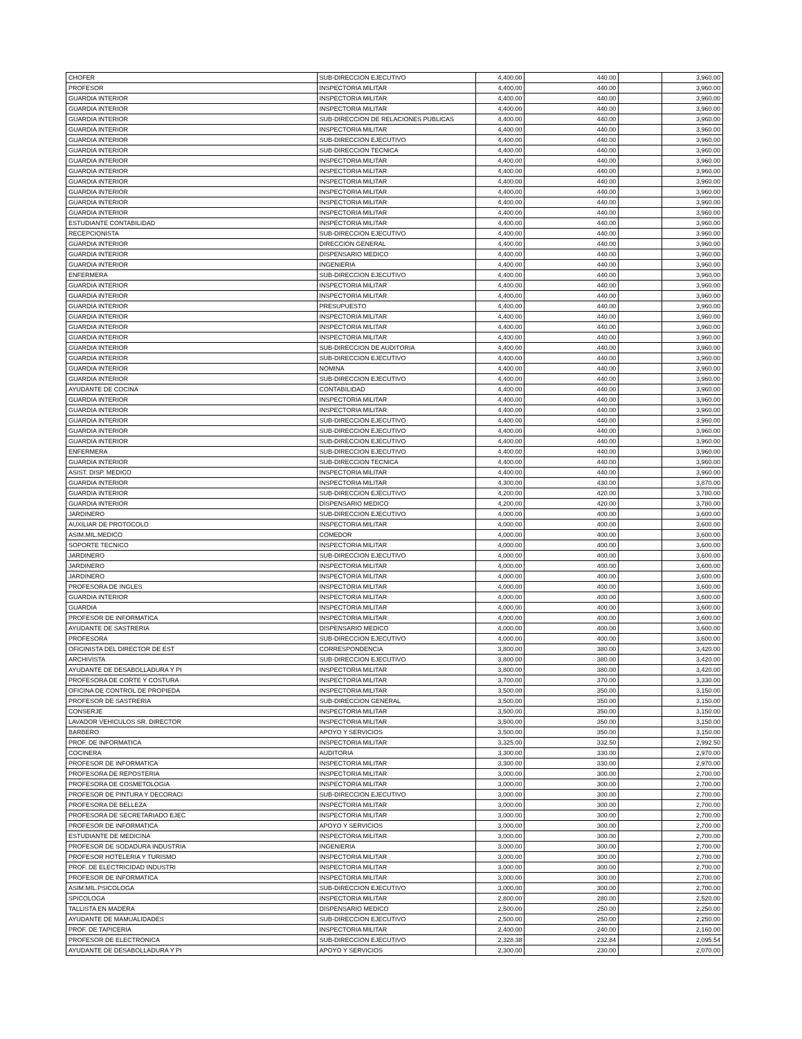| CHOFER | SUB-DIRECCION EJECUTIVO | 4,400.00 | 440.00 | | 3,960.00 |
| PROFESOR | INSPECTORIA MILITAR | 4,400.00 | 440.00 | | 3,960.00 |
| GUARDIA INTERIOR | INSPECTORIA MILITAR | 4,400.00 | 440.00 | | 3,960.00 |
| GUARDIA INTERIOR | INSPECTORIA MILITAR | 4,400.00 | 440.00 | | 3,960.00 |
| GUARDIA INTERIOR | SUB-DIRECCION DE RELACIONES PUBLICAS | 4,400.00 | 440.00 | | 3,960.00 |
| GUARDIA INTERIOR | INSPECTORIA MILITAR | 4,400.00 | 440.00 | | 3,960.00 |
| GUARDIA INTERIOR | SUB-DIRECCION EJECUTIVO | 4,400.00 | 440.00 | | 3,960.00 |
| GUARDIA INTERIOR | SUB-DIRECCION TECNICA | 4,400.00 | 440.00 | | 3,960.00 |
| GUARDIA INTERIOR | INSPECTORIA MILITAR | 4,400.00 | 440.00 | | 3,960.00 |
| GUARDIA INTERIOR | INSPECTORIA MILITAR | 4,400.00 | 440.00 | | 3,960.00 |
| GUARDIA INTERIOR | INSPECTORIA MILITAR | 4,400.00 | 440.00 | | 3,960.00 |
| GUARDIA INTERIOR | INSPECTORIA MILITAR | 4,400.00 | 440.00 | | 3,960.00 |
| GUARDIA INTERIOR | INSPECTORIA MILITAR | 4,400.00 | 440.00 | | 3,960.00 |
| GUARDIA INTERIOR | INSPECTORIA MILITAR | 4,400.00 | 440.00 | | 3,960.00 |
| ESTUDIANTE CONTABILIDAD | INSPECTORIA MILITAR | 4,400.00 | 440.00 | | 3,960.00 |
| RECEPCIONISTA | SUB-DIRECCION EJECUTIVO | 4,400.00 | 440.00 | | 3,960.00 |
| GUARDIA INTERIOR | DIRECCION GENERAL | 4,400.00 | 440.00 | | 3,960.00 |
| GUARDIA INTERIOR | DISPENSARIO MEDICO | 4,400.00 | 440.00 | | 3,960.00 |
| GUARDIA INTERIOR | INGENIERIA | 4,400.00 | 440.00 | | 3,960.00 |
| ENFERMERA | SUB-DIRECCION EJECUTIVO | 4,400.00 | 440.00 | | 3,960.00 |
| GUARDIA INTERIOR | INSPECTORIA MILITAR | 4,400.00 | 440.00 | | 3,960.00 |
| GUARDIA INTERIOR | INSPECTORIA MILITAR | 4,400.00 | 440.00 | | 3,960.00 |
| GUARDIA INTERIOR | PRESUPUESTO | 4,400.00 | 440.00 | | 3,960.00 |
| GUARDIA INTERIOR | INSPECTORIA MILITAR | 4,400.00 | 440.00 | | 3,960.00 |
| GUARDIA INTERIOR | INSPECTORIA MILITAR | 4,400.00 | 440.00 | | 3,960.00 |
| GUARDIA INTERIOR | INSPECTORIA MILITAR | 4,400.00 | 440.00 | | 3,960.00 |
| GUARDIA INTERIOR | SUB-DIRECCION DE AUDITORIA | 4,400.00 | 440.00 | | 3,960.00 |
| GUARDIA INTERIOR | SUB-DIRECCION EJECUTIVO | 4,400.00 | 440.00 | | 3,960.00 |
| GUARDIA INTERIOR | NOMINA | 4,400.00 | 440.00 | | 3,960.00 |
| GUARDIA INTERIOR | SUB-DIRECCION EJECUTIVO | 4,400.00 | 440.00 | | 3,960.00 |
| AYUDANTE DE COCINA | CONTABILIDAD | 4,400.00 | 440.00 | | 3,960.00 |
| GUARDIA INTERIOR | INSPECTORIA MILITAR | 4,400.00 | 440.00 | | 3,960.00 |
| GUARDIA INTERIOR | INSPECTORIA MILITAR | 4,400.00 | 440.00 | | 3,960.00 |
| GUARDIA INTERIOR | SUB-DIRECCION EJECUTIVO | 4,400.00 | 440.00 | | 3,960.00 |
| GUARDIA INTERIOR | SUB-DIRECCION EJECUTIVO | 4,400.00 | 440.00 | | 3,960.00 |
| GUARDIA INTERIOR | SUB-DIRECCION EJECUTIVO | 4,400.00 | 440.00 | | 3,960.00 |
| ENFERMERA | SUB-DIRECCION EJECUTIVO | 4,400.00 | 440.00 | | 3,960.00 |
| GUARDIA INTERIOR | SUB-DIRECCION TECNICA | 4,400.00 | 440.00 | | 3,960.00 |
| ASIST. DISP. MEDICO | INSPECTORIA MILITAR | 4,400.00 | 440.00 | | 3,960.00 |
| GUARDIA INTERIOR | INSPECTORIA MILITAR | 4,300.00 | 430.00 | | 3,870.00 |
| GUARDIA INTERIOR | SUB-DIRECCION EJECUTIVO | 4,200.00 | 420.00 | | 3,780.00 |
| GUARDIA INTERIOR | DISPENSARIO MEDICO | 4,200.00 | 420.00 | | 3,780.00 |
| JARDINERO | SUB-DIRECCION EJECUTIVO | 4,000.00 | 400.00 | | 3,600.00 |
| AUXILIAR DE PROTOCOLO | INSPECTORIA MILITAR | 4,000.00 | 400.00 | | 3,600.00 |
| ASIM.MIL.MEDICO | COMEDOR | 4,000.00 | 400.00 | | 3,600.00 |
| SOPORTE TECNICO | INSPECTORIA MILITAR | 4,000.00 | 400.00 | | 3,600.00 |
| JARDINERO | SUB-DIRECCION EJECUTIVO | 4,000.00 | 400.00 | | 3,600.00 |
| JARDINERO | INSPECTORIA MILITAR | 4,000.00 | 400.00 | | 3,600.00 |
| JARDINERO | INSPECTORIA MILITAR | 4,000.00 | 400.00 | | 3,600.00 |
| PROFESORA DE INGLES | INSPECTORIA MILITAR | 4,000.00 | 400.00 | | 3,600.00 |
| GUARDIA INTERIOR | INSPECTORIA MILITAR | 4,000.00 | 400.00 | | 3,600.00 |
| GUARDIA | INSPECTORIA MILITAR | 4,000.00 | 400.00 | | 3,600.00 |
| PROFESOR DE INFORMATICA | INSPECTORIA MILITAR | 4,000.00 | 400.00 | | 3,600.00 |
| AYUDANTE DE SASTRERIA | DISPENSARIO MEDICO | 4,000.00 | 400.00 | | 3,600.00 |
| PROFESORA | SUB-DIRECCION EJECUTIVO | 4,000.00 | 400.00 | | 3,600.00 |
| OFICINISTA DEL DIRECTOR DE EST | CORRESPONDENCIA | 3,800.00 | 380.00 | | 3,420.00 |
| ARCHIVISTA | SUB-DIRECCION EJECUTIVO | 3,800.00 | 380.00 | | 3,420.00 |
| AYUDANTE DE DESABOLLADURA Y PI | INSPECTORIA MILITAR | 3,800.00 | 380.00 | | 3,420.00 |
| PROFESORA DE CORTE Y COSTURA | INSPECTORIA MILITAR | 3,700.00 | 370.00 | | 3,330.00 |
| OFICINA DE CONTROL DE PROPIEDA | INSPECTORIA MILITAR | 3,500.00 | 350.00 | | 3,150.00 |
| PROFESOR DE SASTRERIA | SUB-DIRECCION GENERAL | 3,500.00 | 350.00 | | 3,150.00 |
| CONSERJE | INSPECTORIA MILITAR | 3,500.00 | 350.00 | | 3,150.00 |
| LAVADOR VEHICULOS SR. DIRECTOR | INSPECTORIA MILITAR | 3,500.00 | 350.00 | | 3,150.00 |
| BARBERO | APOYO Y SERVICIOS | 3,500.00 | 350.00 | | 3,150.00 |
| PROF. DE INFORMATICA | INSPECTORIA MILITAR | 3,325.00 | 332.50 | | 2,992.50 |
| COCINERA | AUDITORIA | 3,300.00 | 330.00 | | 2,970.00 |
| PROFESOR DE INFORMATICA | INSPECTORIA MILITAR | 3,300.00 | 330.00 | | 2,970.00 |
| PROFESORA DE REPOSTERIA | INSPECTORIA MILITAR | 3,000.00 | 300.00 | | 2,700.00 |
| PROFESORA DE COSMETOLOGIA | INSPECTORIA MILITAR | 3,000.00 | 300.00 | | 2,700.00 |
| PROFESOR DE PINTURA Y DECORACI | SUB-DIRECCION EJECUTIVO | 3,000.00 | 300.00 | | 2,700.00 |
| PROFESORA DE BELLEZA | INSPECTORIA MILITAR | 3,000.00 | 300.00 | | 2,700.00 |
| PROFESORA DE SECRETARIADO EJEC | INSPECTORIA MILITAR | 3,000.00 | 300.00 | | 2,700.00 |
| PROFESOR DE INFORMATICA | APOYO Y SERVICIOS | 3,000.00 | 300.00 | | 2,700.00 |
| ESTUDIANTE DE MEDICINA | INSPECTORIA MILITAR | 3,000.00 | 300.00 | | 2,700.00 |
| PROFESOR DE SODADURA INDUSTRIA | INGENIERIA | 3,000.00 | 300.00 | | 2,700.00 |
| PROFESOR HOTELERIA Y TURISMO | INSPECTORIA MILITAR | 3,000.00 | 300.00 | | 2,700.00 |
| PROF. DE ELECTRICIDAD INDUSTRI | INSPECTORIA MILITAR | 3,000.00 | 300.00 | | 2,700.00 |
| PROFESOR DE INFORMATICA | INSPECTORIA MILITAR | 3,000.00 | 300.00 | | 2,700.00 |
| ASIM.MIL.PSICOLOGA | SUB-DIRECCION EJECUTIVO | 3,000.00 | 300.00 | | 2,700.00 |
| SPICOLOGA | INSPECTORIA MILITAR | 2,800.00 | 280.00 | | 2,520.00 |
| TALLISTA EN MADERA | DISPENSARIO MEDICO | 2,500.00 | 250.00 | | 2,250.00 |
| AYUDANTE DE MAMUALIDADES | SUB-DIRECCION EJECUTIVO | 2,500.00 | 250.00 | | 2,250.00 |
| PROF. DE TAPICERIA | INSPECTORIA MILITAR | 2,400.00 | 240.00 | | 2,160.00 |
| PROFESOR DE ELECTRONICA | SUB-DIRECCION EJECUTIVO | 2,328.38 | 232.84 | | 2,095.54 |
| AYUDANTE DE DESABOLLADURA Y PI | APOYO Y SERVICIOS | 2,300.00 | 230.00 | | 2,070.00 |